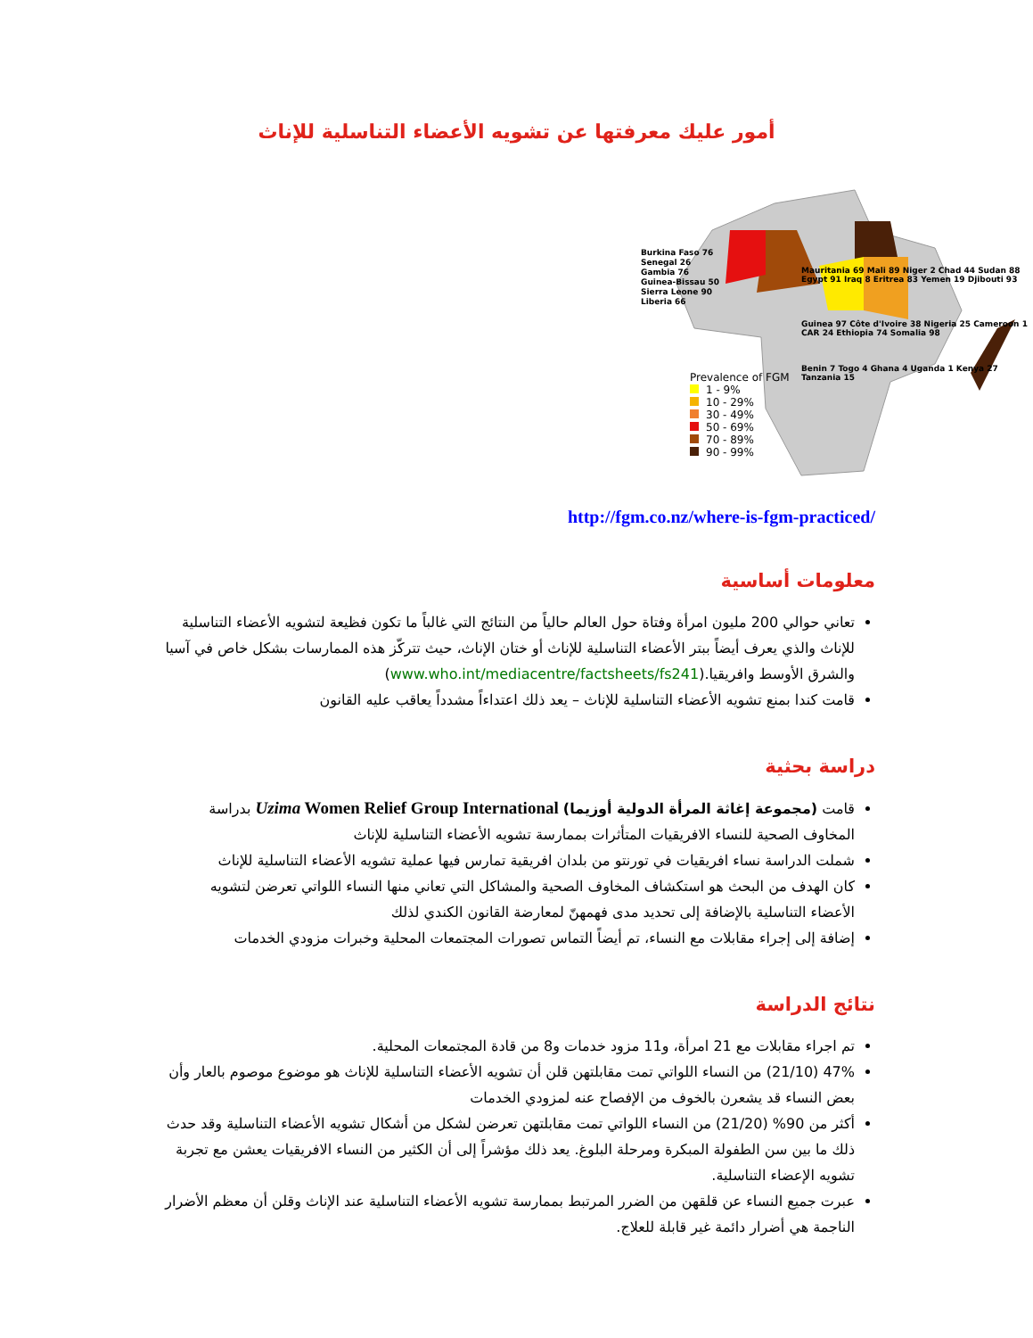أمور عليك معرفتها عن تشويه الأعضاء التناسلية للإناث
Prevalence of FGM
1 - 9%
10 - 29%
30 - 49%
50 - 69%
70 - 89%
90 - 99%
Burkina Faso 76
Senegal 26
Gambia 76
Guinea-Bissau 50
Sierra Leone 90
Liberia 66
Mauritania 69 Mali 89 Niger 2 Chad 44 Sudan 88 Egypt 91 Iraq 8 Eritrea 83 Yemen 19 Djibouti 93
Guinea 97 Côte d'Ivoire 38 Nigeria 25 Cameroon 1 CAR 24 Ethiopia 74 Somalia 98
Benin 7 Togo 4 Ghana 4 Uganda 1 Kenya 27 Tanzania 15
http://fgm.co.nz/where-is-fgm-practiced/
معلومات أساسية
تعاني حوالي 200 مليون امرأة وفتاة حول العالم حالياً من النتائج التي غالباً ما تكون فظيعة لتشويه الأعضاء التناسلية للإناث والذي يعرف أيضاً ببتر الأعضاء التناسلية للإناث أو ختان الإناث، حيث تتركّز هذه الممارسات بشكل خاص في آسيا والشرق الأوسط وافريقيا.(www.who.int/mediacentre/factsheets/fs241)
قامت كندا بمنع تشويه الأعضاء التناسلية للإناث – يعد ذلك اعتداءاً مشدداً يعاقب عليه القانون
دراسة بحثية
قامت (مجموعة إغاثة المرأة الدولية أوزيما) Uzima Women Relief Group International بدراسة المخاوف الصحية للنساء الافريقيات المتأثرات بممارسة تشويه الأعضاء التناسلية للإناث
شملت الدراسة نساء افريقيات في تورنتو من بلدان افريقية تمارس فيها عملية تشويه الأعضاء التناسلية للإناث
كان الهدف من البحث هو استكشاف المخاوف الصحية والمشاكل التي تعاني منها النساء اللواتي تعرضن لتشويه الأعضاء التناسلية بالإضافة إلى تحديد مدى فهمهنّ لمعارضة القانون الكندي لذلك
إضافة إلى إجراء مقابلات مع النساء، تم أيضاً التماس تصورات المجتمعات المحلية وخبرات مزودي الخدمات
نتائج الدراسة
تم اجراء مقابلات مع 21 امرأة، و11 مزود خدمات و8 من قادة المجتمعات المحلية.
47% (21/10) من النساء اللواتي تمت مقابلتهن قلن أن تشويه الأعضاء التناسلية للإناث هو موضوع موصوم بالعار وأن بعض النساء قد يشعرن بالخوف من الإفصاح عنه لمزودي الخدمات
أكثر من 90% (21/20) من النساء اللواتي تمت مقابلتهن تعرضن لشكل من أشكال تشويه الأعضاء التناسلية وقد حدث ذلك ما بين سن الطفولة المبكرة ومرحلة البلوغ. يعد ذلك مؤشراً إلى أن الكثير من النساء الافريقيات يعشن مع تجربة تشويه الإعضاء التناسلية.
عبرت جميع النساء عن قلقهن من الضرر المرتبط بممارسة تشويه الأعضاء التناسلية عند الإناث وقلن أن معظم الأضرار الناجمة هي أضرار دائمة غير قابلة للعلاج.